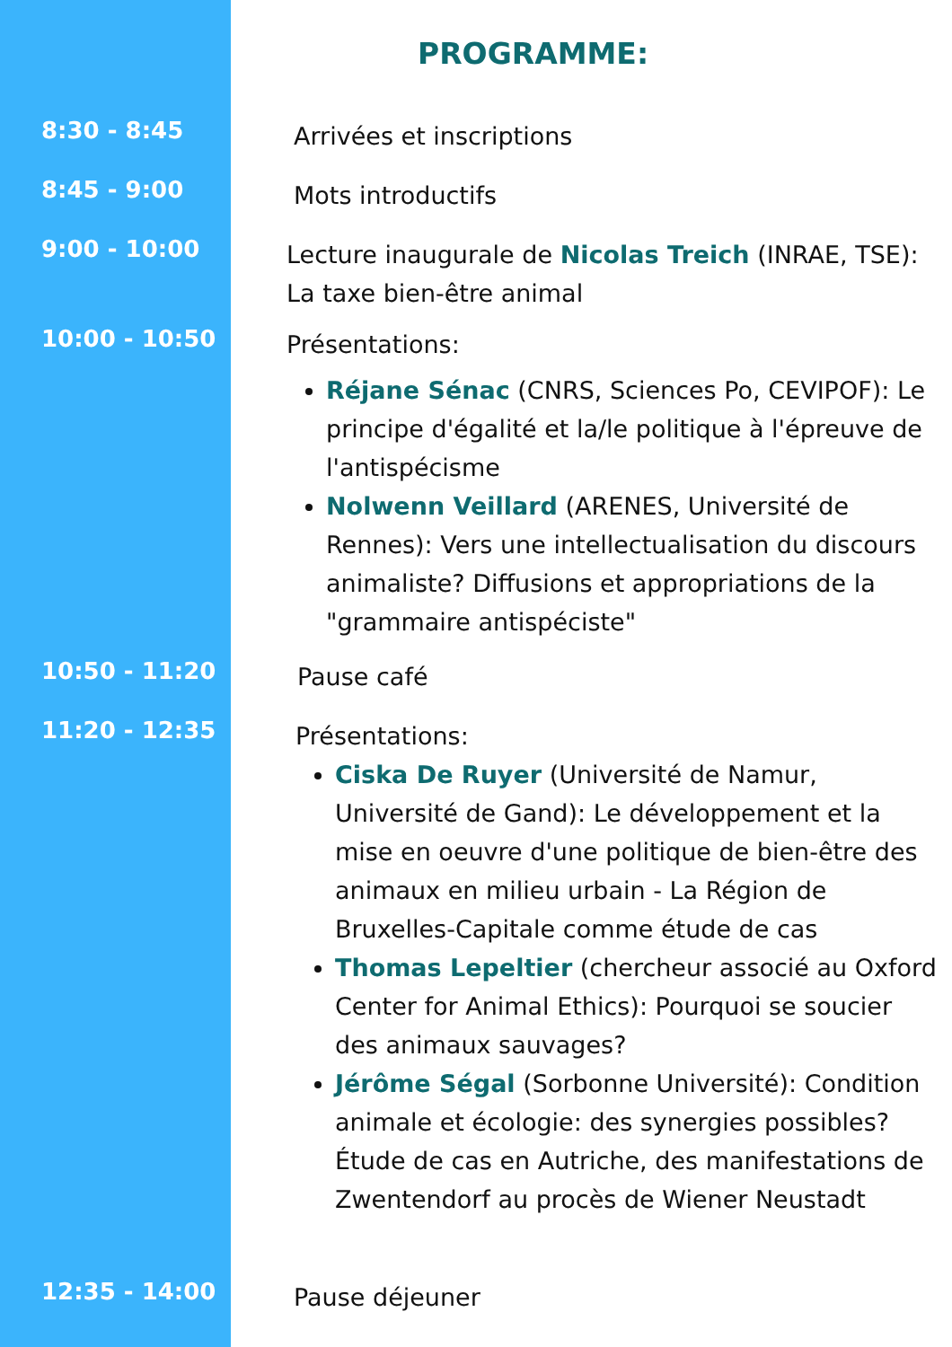PROGRAMME:
8:30 - 8:45
Arrivées et inscriptions
8:45 - 9:00
Mots introductifs
9:00 - 10:00
Lecture inaugurale de Nicolas Treich (INRAE, TSE): La taxe bien-être animal
10:00 - 10:50
Présentations:
Réjane Sénac (CNRS, Sciences Po, CEVIPOF): Le principe d'égalité et la/le politique à l'épreuve de l'antispécisme
Nolwenn Veillard (ARENES, Université de Rennes): Vers une intellectualisation du discours animaliste? Diffusions et appropriations de la "grammaire antispéciste"
10:50 - 11:20
Pause café
11:20 - 12:35
Présentations:
Ciska De Ruyer (Université de Namur, Université de Gand): Le développement et la mise en oeuvre d'une politique de bien-être des animaux en milieu urbain - La Région de Bruxelles-Capitale comme étude de cas
Thomas Lepeltier (chercheur associé au Oxford Center for Animal Ethics): Pourquoi se soucier des animaux sauvages?
Jérôme Ségal (Sorbonne Université): Condition animale et écologie: des synergies possibles? Étude de cas en Autriche, des manifestations de Zwentendorf au procès de Wiener Neustadt
12:35 - 14:00
Pause déjeuner